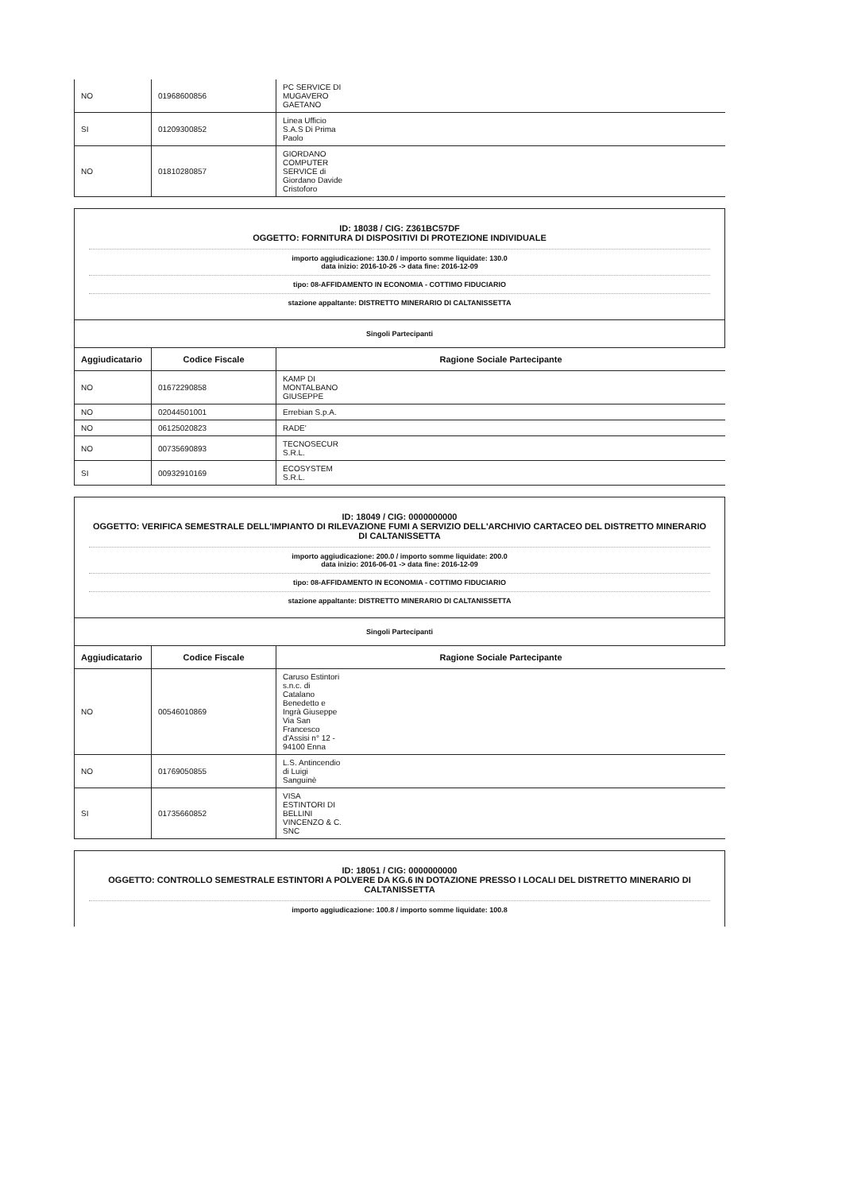| NO | 01968600856 | PC SERVICE DI MUGAVERO GAETANO |
| SI | 01209300852 | Linea Ufficio S.A.S Di Prima Paolo |
| NO | 01810280857 | GIORDANO COMPUTER SERVICE di Giordano Davide Cristoforo |
ID: 18038 / CIG: Z361BC57DF
OGGETTO: FORNITURA DI DISPOSITIVI DI PROTEZIONE INDIVIDUALE
importo aggiudicazione: 130.0 / importo somme liquidate: 130.0
data inizio: 2016-10-26 -> data fine: 2016-12-09
tipo: 08-AFFIDAMENTO IN ECONOMIA - COTTIMO FIDUCIARIO
stazione appaltante: DISTRETTO MINERARIO DI CALTANISSETTA
Singoli Partecipanti
| Aggiudicatario | Codice Fiscale | Ragione Sociale Partecipante |
| --- | --- | --- |
| NO | 01672290858 | KAMP DI MONTALBANO GIUSEPPE |
| NO | 02044501001 | Errebian S.p.A. |
| NO | 06125020823 | RADE' |
| NO | 00735690893 | TECNOSECUR S.R.L. |
| SI | 00932910169 | ECOSYSTEM S.R.L. |
ID: 18049 / CIG: 0000000000
OGGETTO: VERIFICA SEMESTRALE DELL'IMPIANTO DI RILEVAZIONE FUMI A SERVIZIO DELL'ARCHIVIO CARTACEO DEL DISTRETTO MINERARIO DI CALTANISSETTA
importo aggiudicazione: 200.0 / importo somme liquidate: 200.0
data inizio: 2016-06-01 -> data fine: 2016-12-09
tipo: 08-AFFIDAMENTO IN ECONOMIA - COTTIMO FIDUCIARIO
stazione appaltante: DISTRETTO MINERARIO DI CALTANISSETTA
Singoli Partecipanti
| Aggiudicatario | Codice Fiscale | Ragione Sociale Partecipante |
| --- | --- | --- |
| NO | 00546010869 | Caruso Estintori s.n.c. di Catalano Benedetto e Ingrà Giuseppe Via San Francesco d'Assisi n° 12 - 94100 Enna |
| NO | 01769050855 | L.S. Antincendio di Luigi Sanguinè |
| SI | 01735660852 | VISA ESTINTORI DI BELLINI VINCENZO & C. SNC |
ID: 18051 / CIG: 0000000000
OGGETTO: CONTROLLO SEMESTRALE ESTINTORI A POLVERE DA KG.6 IN DOTAZIONE PRESSO I LOCALI DEL DISTRETTO MINERARIO DI CALTANISSETTA
importo aggiudicazione: 100.8 / importo somme liquidate: 100.8